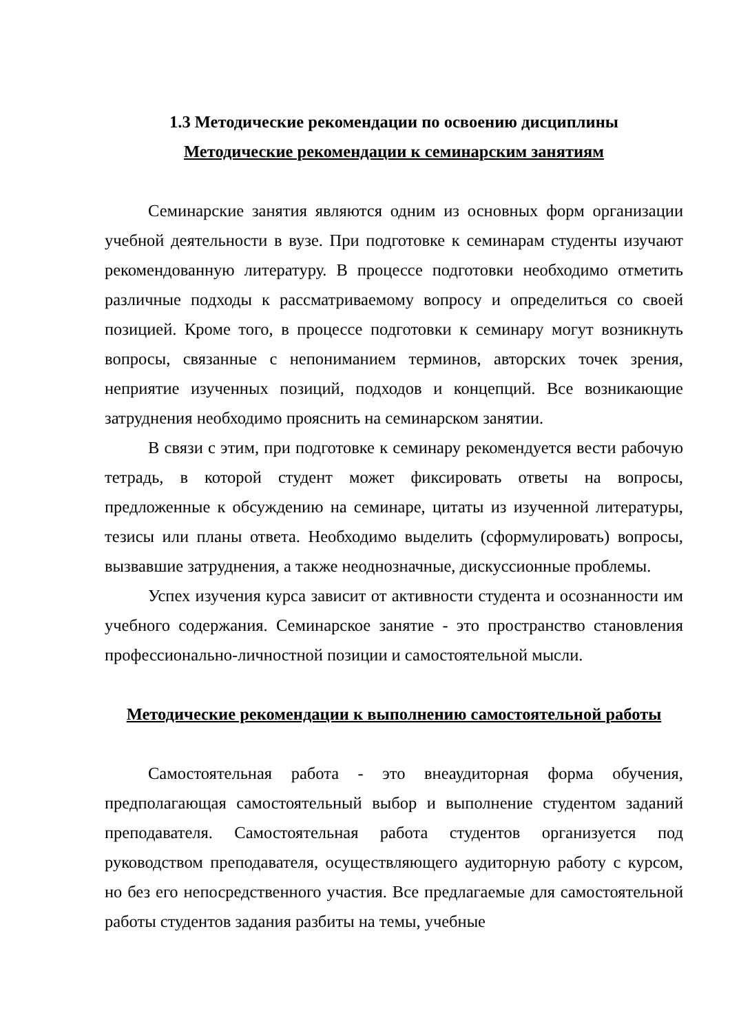1.3 Методические рекомендации по освоению дисциплины
Методические рекомендации к семинарским занятиям
Семинарские занятия являются одним из основных форм организации учебной деятельности в вузе. При подготовке к семинарам студенты изучают рекомендованную литературу. В процессе подготовки необходимо отметить различные подходы к рассматриваемому вопросу и определиться со своей позицией. Кроме того, в процессе подготовки к семинару могут возникнуть вопросы, связанные с непониманием терминов, авторских точек зрения, неприятие изученных позиций, подходов и концепций. Все возникающие затруднения необходимо прояснить на семинарском занятии.
В связи с этим, при подготовке к семинару рекомендуется вести рабочую тетрадь, в которой студент может фиксировать ответы на вопросы, предложенные к обсуждению на семинаре, цитаты из изученной литературы, тезисы или планы ответа. Необходимо выделить (сформулировать) вопросы, вызвавшие затруднения, а также неоднозначные, дискуссионные проблемы.
Успех изучения курса зависит от активности студента и осознанности им учебного содержания. Семинарское занятие - это пространство становления профессионально-личностной позиции и самостоятельной мысли.
Методические рекомендации к выполнению самостоятельной работы
Самостоятельная работа - это внеаудиторная форма обучения, предполагающая самостоятельный выбор и выполнение студентом заданий преподавателя. Самостоятельная работа студентов организуется под руководством преподавателя, осуществляющего аудиторную работу с курсом, но без его непосредственного участия. Все предлагаемые для самостоятельной работы студентов задания разбиты на темы, учебные